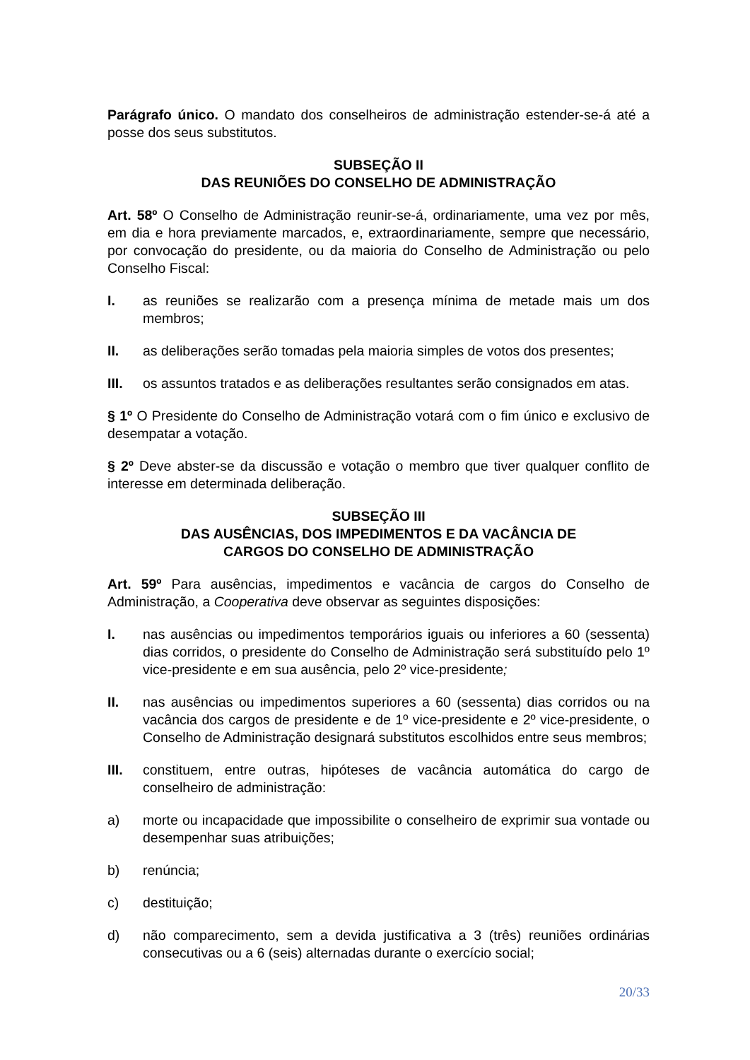Parágrafo único. O mandato dos conselheiros de administração estender-se-á até a posse dos seus substitutos.
SUBSEÇÃO II
DAS REUNIÕES DO CONSELHO DE ADMINISTRAÇÃO
Art. 58º O Conselho de Administração reunir-se-á, ordinariamente, uma vez por mês, em dia e hora previamente marcados, e, extraordinariamente, sempre que necessário, por convocação do presidente, ou da maioria do Conselho de Administração ou pelo Conselho Fiscal:
I. as reuniões se realizarão com a presença mínima de metade mais um dos membros;
II. as deliberações serão tomadas pela maioria simples de votos dos presentes;
III. os assuntos tratados e as deliberações resultantes serão consignados em atas.
§ 1º O Presidente do Conselho de Administração votará com o fim único e exclusivo de desempatar a votação.
§ 2º Deve abster-se da discussão e votação o membro que tiver qualquer conflito de interesse em determinada deliberação.
SUBSEÇÃO III
DAS AUSÊNCIAS, DOS IMPEDIMENTOS E DA VACÂNCIA DE
CARGOS DO CONSELHO DE ADMINISTRAÇÃO
Art. 59º Para ausências, impedimentos e vacância de cargos do Conselho de Administração, a Cooperativa deve observar as seguintes disposições:
I. nas ausências ou impedimentos temporários iguais ou inferiores a 60 (sessenta) dias corridos, o presidente do Conselho de Administração será substituído pelo 1º vice-presidente e em sua ausência, pelo 2º vice-presidente;
II. nas ausências ou impedimentos superiores a 60 (sessenta) dias corridos ou na vacância dos cargos de presidente e de 1º vice-presidente e 2º vice-presidente, o Conselho de Administração designará substitutos escolhidos entre seus membros;
III. constituem, entre outras, hipóteses de vacância automática do cargo de conselheiro de administração:
a) morte ou incapacidade que impossibilite o conselheiro de exprimir sua vontade ou desempenhar suas atribuições;
b) renúncia;
c) destituição;
d) não comparecimento, sem a devida justificativa a 3 (três) reuniões ordinárias consecutivas ou a 6 (seis) alternadas durante o exercício social;
20/33